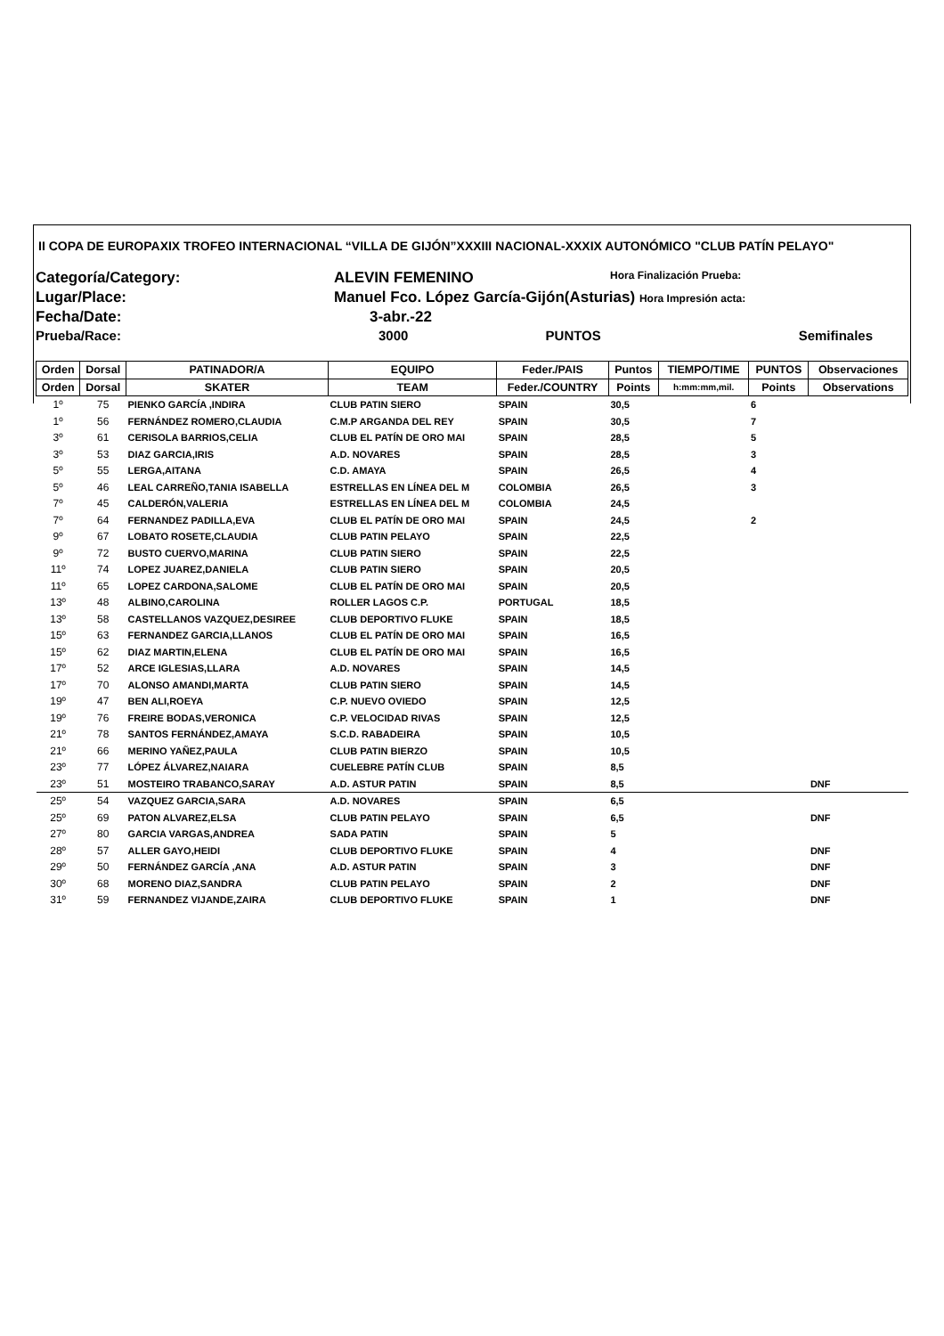II COPA DE EUROPAXIX TROFEO INTERNACIONAL “VILLA DE GIJÓN”XXXIII NACIONAL-XXXIX AUTONÓMICO "CLUB PATÍN PELAYO"
Categoría/Category:
ALEVIN FEMENINO
Hora Finalización Prueba:
Lugar/Place:
Manuel Fco. López García-Gijón(Asturias) Hora Impresión acta:
Fecha/Date:
3-abr.-22
Prueba/Race:
3000 PUNTOS
Semifinales
| Orden | Dorsal | PATINADOR/A | EQUIPO | Feder./PAIS | Puntos | TIEMPO/TIME | PUNTOS | Observaciones |
| --- | --- | --- | --- | --- | --- | --- | --- | --- |
| Orden | Dorsal | SKATER | TEAM | Feder./COUNTRY | Points | h:mm:mm,mil. | Points | Observations |
| 1º | 75 | PIENKO GARCÍA ,INDIRA | CLUB PATIN SIERO | SPAIN | 30,5 | | 6 | |
| 1º | 56 | FERNÁNDEZ ROMERO,CLAUDIA | C.M.P ARGANDA DEL REY | SPAIN | 30,5 | | 7 | |
| 3º | 61 | CERISOLA BARRIOS,CELIA | CLUB EL PATÍN DE ORO MAI | SPAIN | 28,5 | | 5 | |
| 3º | 53 | DIAZ GARCIA,IRIS | A.D. NOVARES | SPAIN | 28,5 | | 3 | |
| 5º | 55 | LERGA,AITANA | C.D. AMAYA | SPAIN | 26,5 | | 4 | |
| 5º | 46 | LEAL CARREÑO,TANIA ISABELLA | ESTRELLAS EN LÍNEA DEL M | COLOMBIA | 26,5 | | 3 | |
| 7º | 45 | CALDERÓN,VALERIA | ESTRELLAS EN LÍNEA DEL M | COLOMBIA | 24,5 | | | |
| 7º | 64 | FERNANDEZ PADILLA,EVA | CLUB EL PATÍN DE ORO MAI | SPAIN | 24,5 | | 2 | |
| 9º | 67 | LOBATO ROSETE,CLAUDIA | CLUB PATIN PELAYO | SPAIN | 22,5 | | | |
| 9º | 72 | BUSTO CUERVO,MARINA | CLUB PATIN SIERO | SPAIN | 22,5 | | | |
| 11º | 74 | LOPEZ JUAREZ,DANIELA | CLUB PATIN SIERO | SPAIN | 20,5 | | | |
| 11º | 65 | LOPEZ CARDONA,SALOME | CLUB EL PATÍN DE ORO MAI | SPAIN | 20,5 | | | |
| 13º | 48 | ALBINO,CAROLINA | ROLLER LAGOS C.P. | PORTUGAL | 18,5 | | | |
| 13º | 58 | CASTELLANOS VAZQUEZ,DESIREE | CLUB DEPORTIVO FLUKE | SPAIN | 18,5 | | | |
| 15º | 63 | FERNANDEZ GARCIA,LLANOS | CLUB EL PATÍN DE ORO MAI | SPAIN | 16,5 | | | |
| 15º | 62 | DIAZ MARTIN,ELENA | CLUB EL PATÍN DE ORO MAI | SPAIN | 16,5 | | | |
| 17º | 52 | ARCE IGLESIAS,LLARA | A.D. NOVARES | SPAIN | 14,5 | | | |
| 17º | 70 | ALONSO AMANDI,MARTA | CLUB PATIN SIERO | SPAIN | 14,5 | | | |
| 19º | 47 | BEN ALI,ROEYA | C.P. NUEVO OVIEDO | SPAIN | 12,5 | | | |
| 19º | 76 | FREIRE BODAS,VERONICA | C.P. VELOCIDAD RIVAS | SPAIN | 12,5 | | | |
| 21º | 78 | SANTOS FERNÁNDEZ,AMAYA | S.C.D. RABADEIRA | SPAIN | 10,5 | | | |
| 21º | 66 | MERINO YAÑEZ,PAULA | CLUB PATIN BIERZO | SPAIN | 10,5 | | | |
| 23º | 77 | LÓPEZ ÁLVAREZ,NAIARA | CUELEBRE PATÍN CLUB | SPAIN | 8,5 | | | |
| 23º | 51 | MOSTEIRO TRABANCO,SARAY | A.D. ASTUR PATIN | SPAIN | 8,5 | | | DNF |
| 25º | 54 | VAZQUEZ GARCIA,SARA | A.D. NOVARES | SPAIN | 6,5 | | | |
| 25º | 69 | PATON ALVAREZ,ELSA | CLUB PATIN PELAYO | SPAIN | 6,5 | | | DNF |
| 27º | 80 | GARCIA VARGAS,ANDREA | SADA PATIN | SPAIN | 5 | | | |
| 28º | 57 | ALLER GAYO,HEIDI | CLUB DEPORTIVO FLUKE | SPAIN | 4 | | | DNF |
| 29º | 50 | FERNÁNDEZ GARCÍA ,ANA | A.D. ASTUR PATIN | SPAIN | 3 | | | DNF |
| 30º | 68 | MORENO DIAZ,SANDRA | CLUB PATIN PELAYO | SPAIN | 2 | | | DNF |
| 31º | 59 | FERNANDEZ VIJANDE,ZAIRA | CLUB DEPORTIVO FLUKE | SPAIN | 1 | | | DNF |